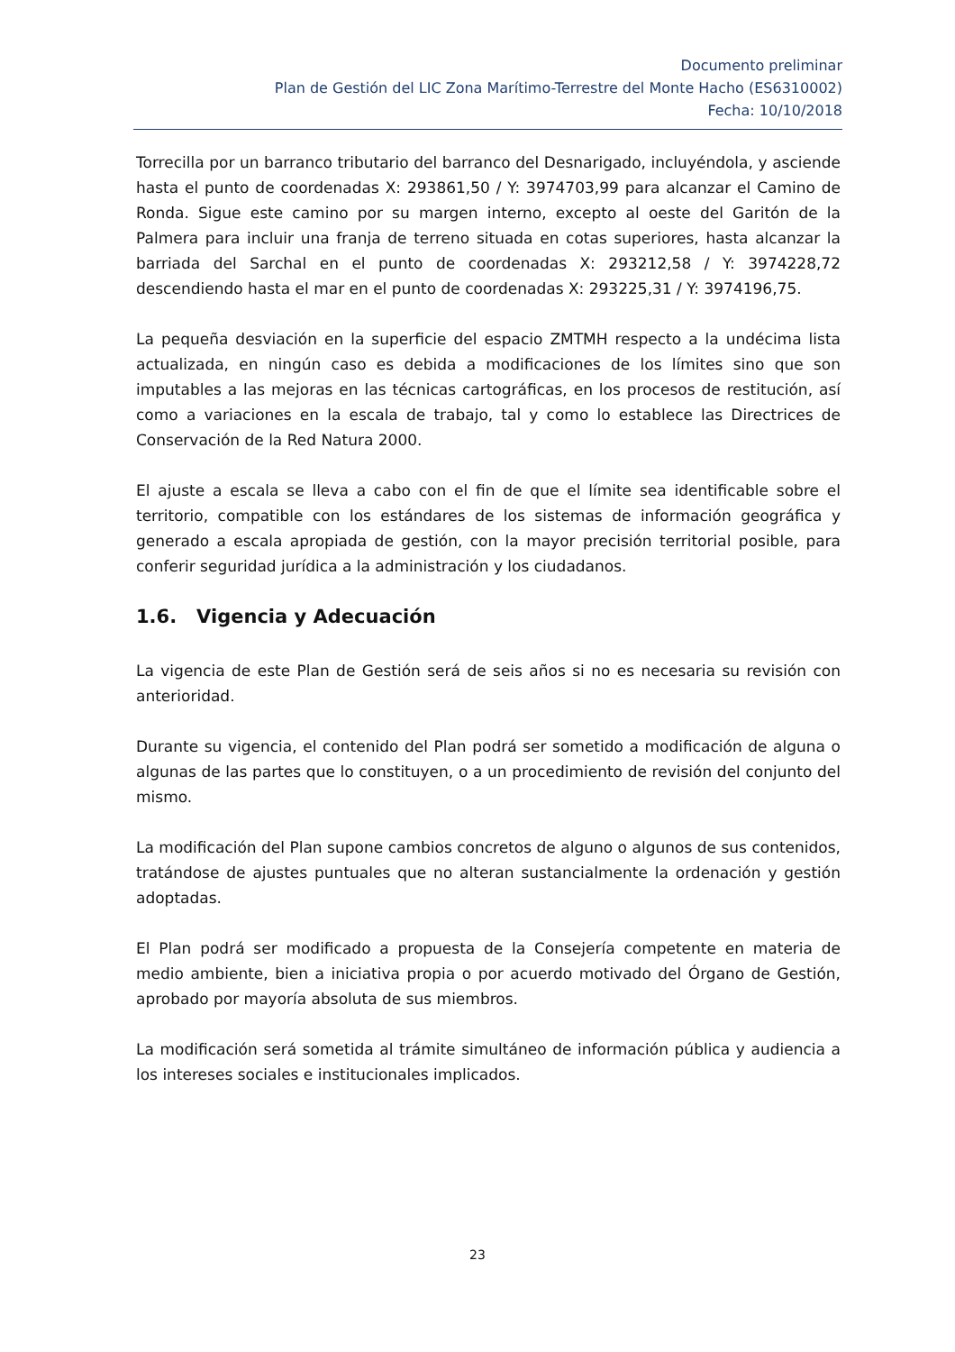Documento preliminar
Plan de Gestión del LIC Zona Marítimo-Terrestre del Monte Hacho (ES6310002)
Fecha: 10/10/2018
Torrecilla por un barranco tributario del barranco del Desnarigado, incluyéndola, y asciende hasta el punto de coordenadas X: 293861,50 / Y: 3974703,99 para alcanzar el Camino de Ronda. Sigue este camino por su margen interno, excepto al oeste del Garitón de la Palmera para incluir una franja de terreno situada en cotas superiores, hasta alcanzar la barriada del Sarchal en el punto de coordenadas X: 293212,58 / Y: 3974228,72 descendiendo hasta el mar en el punto de coordenadas X: 293225,31 / Y: 3974196,75.
La pequeña desviación en la superficie del espacio ZMTMH respecto a la undécima lista actualizada, en ningún caso es debida a modificaciones de los límites sino que son imputables a las mejoras en las técnicas cartográficas, en los procesos de restitución, así como a variaciones en la escala de trabajo, tal y como lo establece las Directrices de Conservación de la Red Natura 2000.
El ajuste a escala se lleva a cabo con el fin de que el límite sea identificable sobre el territorio, compatible con los estándares de los sistemas de información geográfica y generado a escala apropiada de gestión, con la mayor precisión territorial posible, para conferir seguridad jurídica a la administración y los ciudadanos.
1.6. Vigencia y Adecuación
La vigencia de este Plan de Gestión será de seis años si no es necesaria su revisión con anterioridad.
Durante su vigencia, el contenido del Plan podrá ser sometido a modificación de alguna o algunas de las partes que lo constituyen, o a un procedimiento de revisión del conjunto del mismo.
La modificación del Plan supone cambios concretos de alguno o algunos de sus contenidos, tratándose de ajustes puntuales que no alteran sustancialmente la ordenación y gestión adoptadas.
El Plan podrá ser modificado a propuesta de la Consejería competente en materia de medio ambiente, bien a iniciativa propia o por acuerdo motivado del Órgano de Gestión, aprobado por mayoría absoluta de sus miembros.
La modificación será sometida al trámite simultáneo de información pública y audiencia a los intereses sociales e institucionales implicados.
23